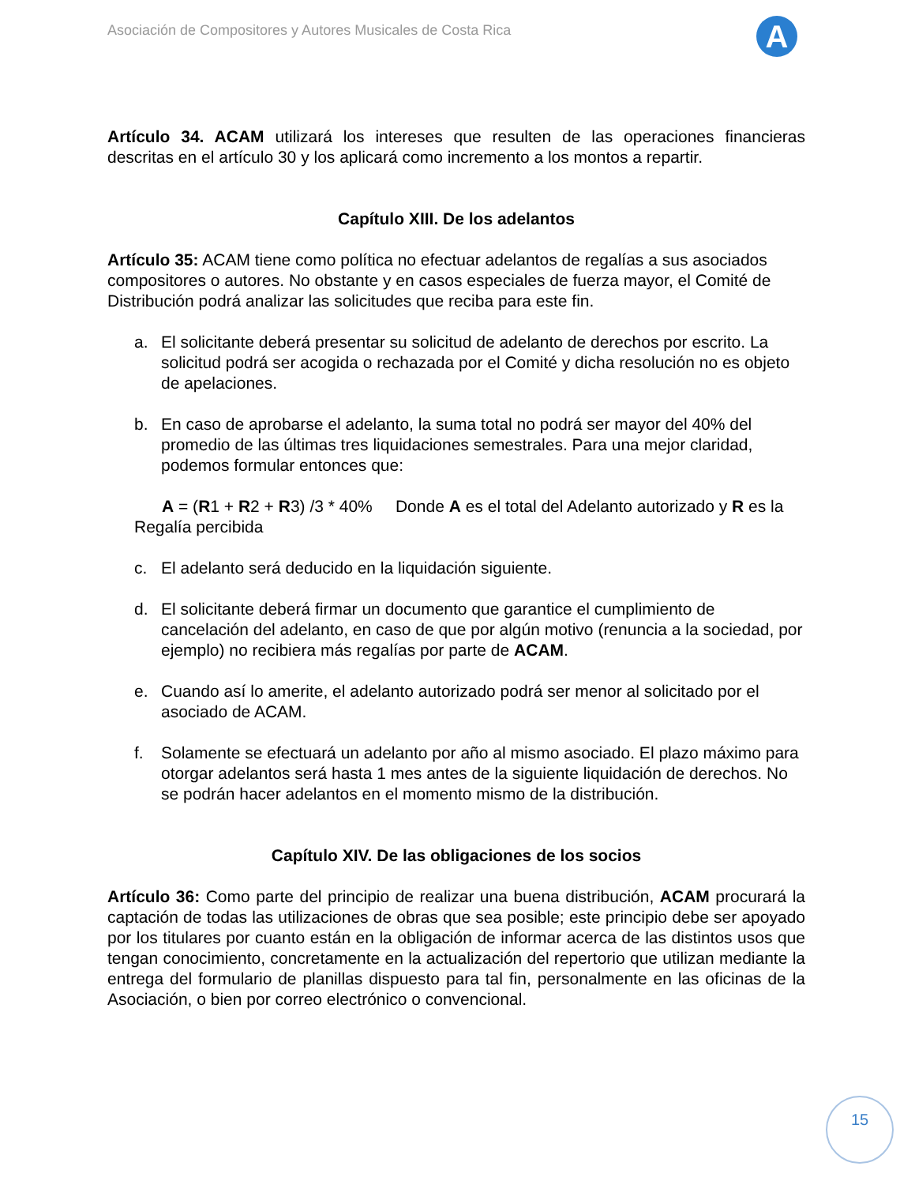Asociación de Compositores y Autores Musicales de Costa Rica
A
Artículo 34. ACAM utilizará los intereses que resulten de las operaciones financieras descritas en el artículo 30 y los aplicará como incremento a los montos a repartir.
Capítulo XIII. De los adelantos
Artículo 35: ACAM tiene como política no efectuar adelantos de regalías a sus asociados compositores o autores. No obstante y en casos especiales de fuerza mayor, el Comité de Distribución podrá analizar las solicitudes que reciba para este fin.
a. El solicitante deberá presentar su solicitud de adelanto de derechos por escrito. La solicitud podrá ser acogida o rechazada por el Comité y dicha resolución no es objeto de apelaciones.
b. En caso de aprobarse el adelanto, la suma total no podrá ser mayor del 40% del promedio de las últimas tres liquidaciones semestrales. Para una mejor claridad, podemos formular entonces que:
A = (R1 + R2 + R3) /3 * 40% Donde A es el total del Adelanto autorizado y R es la Regalía percibida
c. El adelanto será deducido en la liquidación siguiente.
d. El solicitante deberá firmar un documento que garantice el cumplimiento de cancelación del adelanto, en caso de que por algún motivo (renuncia a la sociedad, por ejemplo) no recibiera más regalías por parte de ACAM.
e. Cuando así lo amerite, el adelanto autorizado podrá ser menor al solicitado por el asociado de ACAM.
f. Solamente se efectuará un adelanto por año al mismo asociado. El plazo máximo para otorgar adelantos será hasta 1 mes antes de la siguiente liquidación de derechos. No se podrán hacer adelantos en el momento mismo de la distribución.
Capítulo XIV. De las obligaciones de los socios
Artículo 36: Como parte del principio de realizar una buena distribución, ACAM procurará la captación de todas las utilizaciones de obras que sea posible; este principio debe ser apoyado por los titulares por cuanto están en la obligación de informar acerca de las distintos usos que tengan conocimiento, concretamente en la actualización del repertorio que utilizan mediante la entrega del formulario de planillas dispuesto para tal fin, personalmente en las oficinas de la Asociación, o bien por correo electrónico o convencional.
15